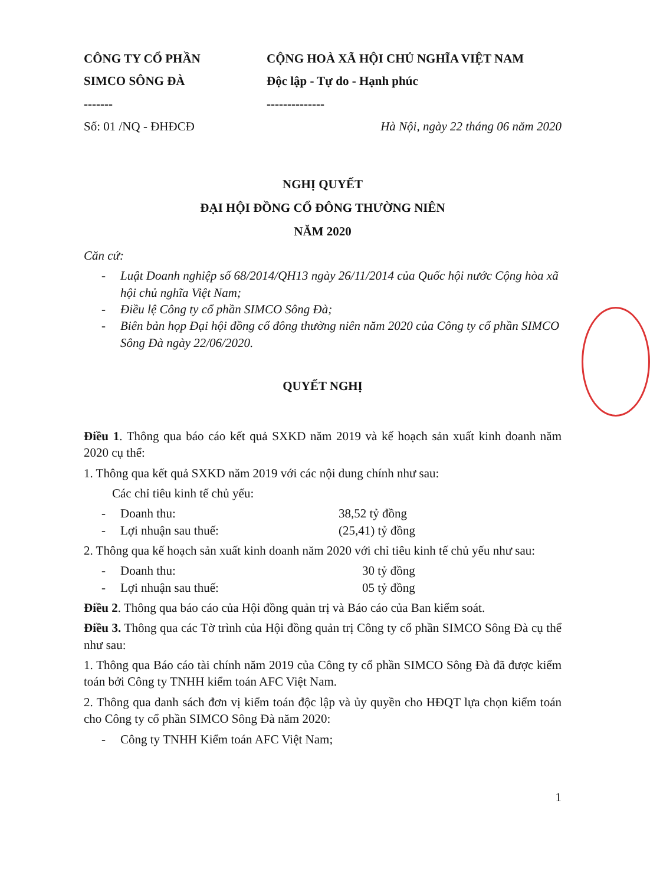CÔNG TY CỔ PHẦN
SIMCO SÔNG ĐÀ
-------
Số: 01 /NQ - ĐHĐCĐ
CỘNG HOÀ XÃ HỘI CHỦ NGHĨA VIỆT NAM
Độc lập - Tự do - Hạnh phúc
--------------
Hà Nội, ngày 22 tháng 06 năm 2020
NGHỊ QUYẾT
ĐẠI HỘI ĐỒNG CỔ ĐÔNG THƯỜNG NIÊN
NĂM 2020
Căn cứ:
- Luật Doanh nghiệp số 68/2014/QH13 ngày 26/11/2014 của Quốc hội nước Cộng hòa xã hội chủ nghĩa Việt Nam;
- Điều lệ Công ty cổ phần SIMCO Sông Đà;
- Biên bản họp Đại hội đồng cổ đông thường niên năm 2020 của Công ty cổ phần SIMCO Sông Đà ngày 22/06/2020.
QUYẾT NGHỊ
Điều 1. Thông qua báo cáo kết quả SXKD năm 2019 và kế hoạch sản xuất kinh doanh năm 2020 cụ thể:
1. Thông qua kết quả SXKD năm 2019 với các nội dung chính như sau:
Các chỉ tiêu kinh tế chủ yếu:
- Doanh thu: 38,52 tỷ đồng
- Lợi nhuận sau thuế: (25,41) tỷ đồng
2. Thông qua kế hoạch sản xuất kinh doanh năm 2020 với chỉ tiêu kinh tế chủ yếu như sau:
- Doanh thu: 30 tỷ đồng
- Lợi nhuận sau thuế: 05 tỷ đồng
Điều 2. Thông qua báo cáo của Hội đồng quản trị và Báo cáo của Ban kiểm soát.
Điều 3. Thông qua các Tờ trình của Hội đồng quản trị Công ty cổ phần SIMCO Sông Đà cụ thể như sau:
1. Thông qua Báo cáo tài chính năm 2019 của Công ty cổ phần SIMCO Sông Đà đã được kiểm toán bởi Công ty TNHH kiểm toán AFC Việt Nam.
2. Thông qua danh sách đơn vị kiểm toán độc lập và ủy quyền cho HĐQT lựa chọn kiểm toán cho Công ty cổ phần SIMCO Sông Đà năm 2020:
- Công ty TNHH Kiểm toán AFC Việt Nam;
1